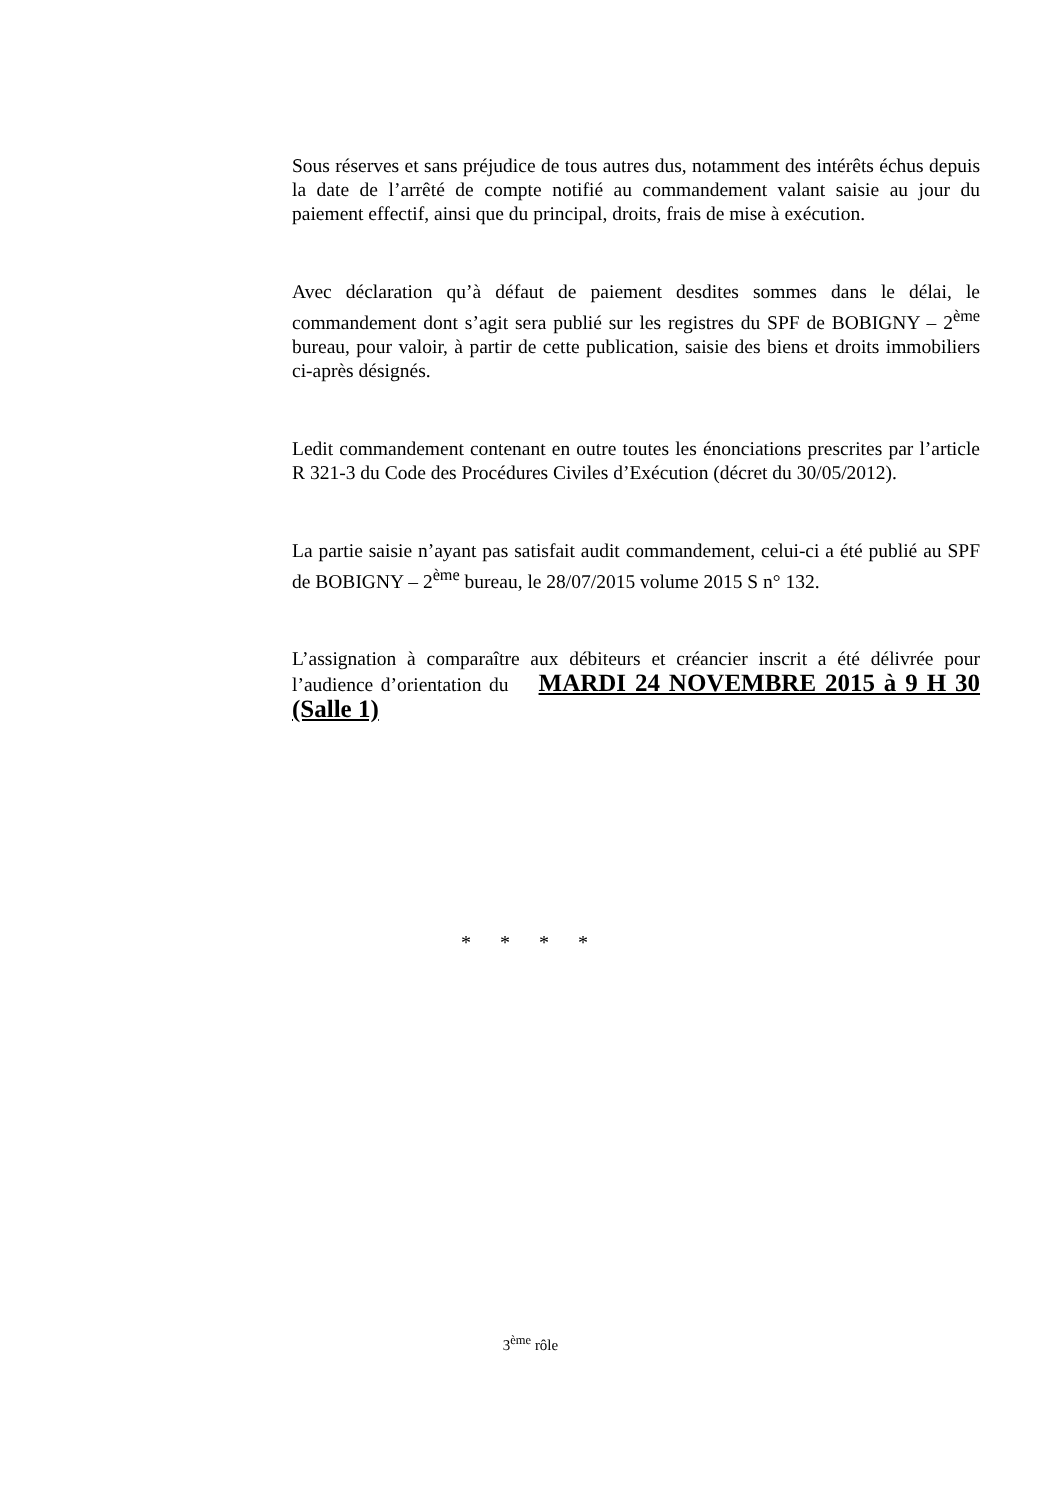Sous réserves et sans préjudice de tous autres dus, notamment des intérêts échus depuis la date de l’arrêté de compte notifié au commandement valant saisie au jour du paiement effectif, ainsi que du principal, droits, frais de mise à exécution.
Avec déclaration qu’à défaut de paiement desdites sommes dans le délai, le commandement dont s’agit sera publié sur les registres du SPF de BOBIGNY – 2<sup>ème</sup> bureau, pour valoir, à partir de cette publication, saisie des biens et droits immobiliers ci-après désignés.
Ledit commandement contenant en outre toutes les énonciations prescrites par l’article R 321-3 du Code des Procédures Civiles d’Exécution (décret du 30/05/2012).
La partie saisie n’ayant pas satisfait audit commandement, celui-ci a été publié au SPF de BOBIGNY – 2<sup>ème</sup> bureau, le 28/07/2015 volume 2015 S n° 132.
L’assignation à comparaître aux débiteurs et créancier inscrit a été délivrée pour l’audience d’orientation du MARDI 24 NOVEMBRE 2015 à 9 H 30 (Salle 1)
* * * *
3<sup>ème</sup> rôle